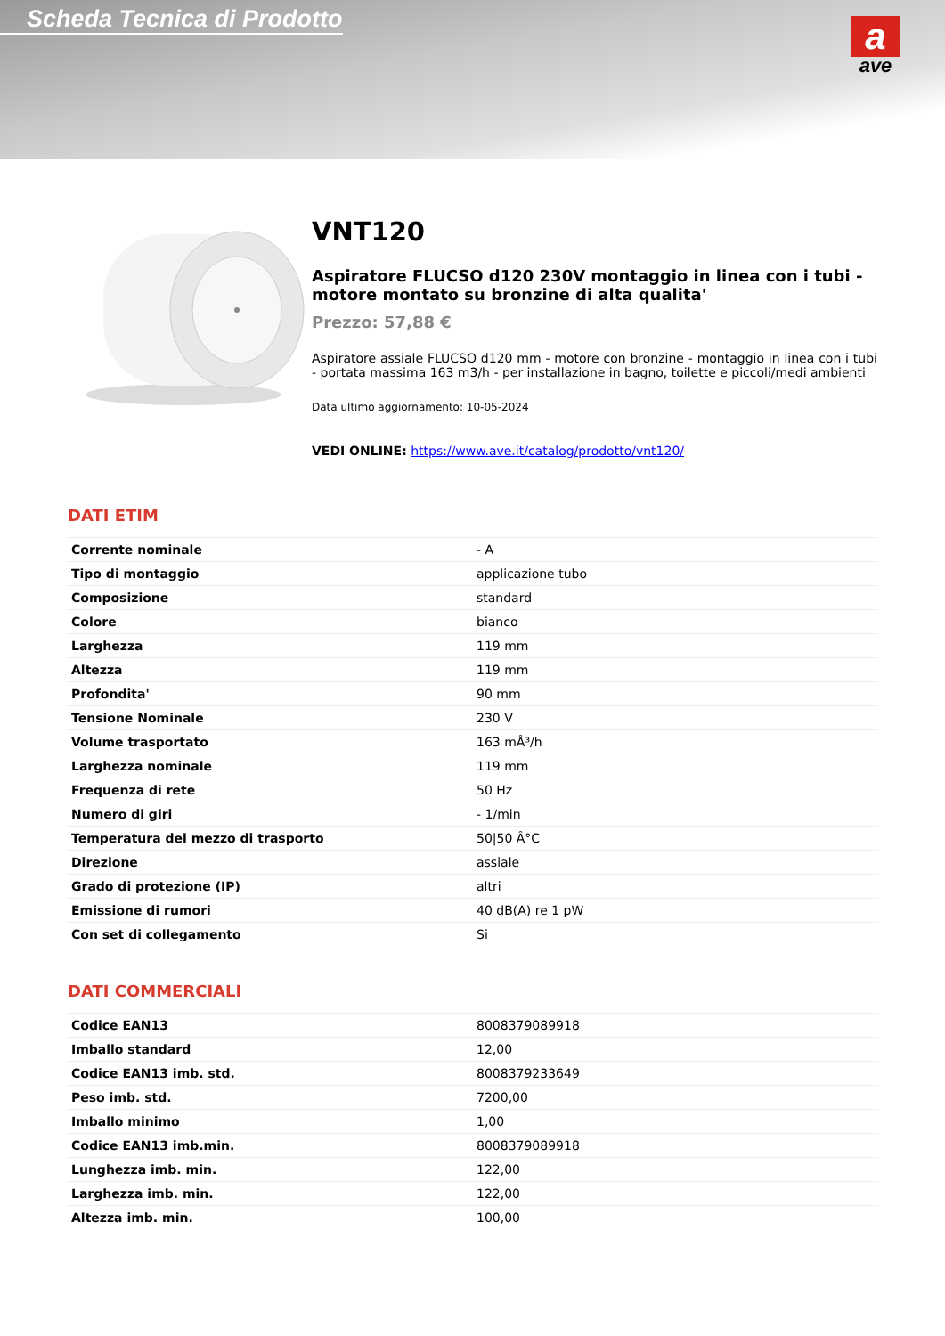Scheda Tecnica di Prodotto
a
ave
VNT120
Aspiratore FLUCSO d120 230V montaggio in linea con i tubi - motore montato su bronzine di alta qualita'
Prezzo: 57,88 €
Aspiratore assiale FLUCSO d120 mm - motore con bronzine - montaggio in linea con i tubi - portata massima 163 m3/h - per installazione in bagno, toilette e piccoli/medi ambienti
Data ultimo aggiornamento: 10-05-2024
VEDI ONLINE: https://www.ave.it/catalog/prodotto/vnt120/
DATI ETIM
| Corrente nominale | - A |
| Tipo di montaggio | applicazione tubo |
| Composizione | standard |
| Colore | bianco |
| Larghezza | 119 mm |
| Altezza | 119 mm |
| Profondita' | 90 mm |
| Tensione Nominale | 230 V |
| Volume trasportato | 163 mÂ³/h |
| Larghezza nominale | 119 mm |
| Frequenza di rete | 50 Hz |
| Numero di giri | - 1/min |
| Temperatura del mezzo di trasporto | 50/50 Â°C |
| Direzione | assiale |
| Grado di protezione (IP) | altri |
| Emissione di rumori | 40 dB(A) re 1 pW |
| Con set di collegamento | Si |
DATI COMMERCIALI
| Codice EAN13 | 8008379089918 |
| Imballo standard | 12,00 |
| Codice EAN13 imb. std. | 8008379233649 |
| Peso imb. std. | 7200,00 |
| Imballo minimo | 1,00 |
| Codice EAN13 imb.min. | 8008379089918 |
| Lunghezza imb. min. | 122,00 |
| Larghezza imb. min. | 122,00 |
| Altezza imb. min. | 100,00 |